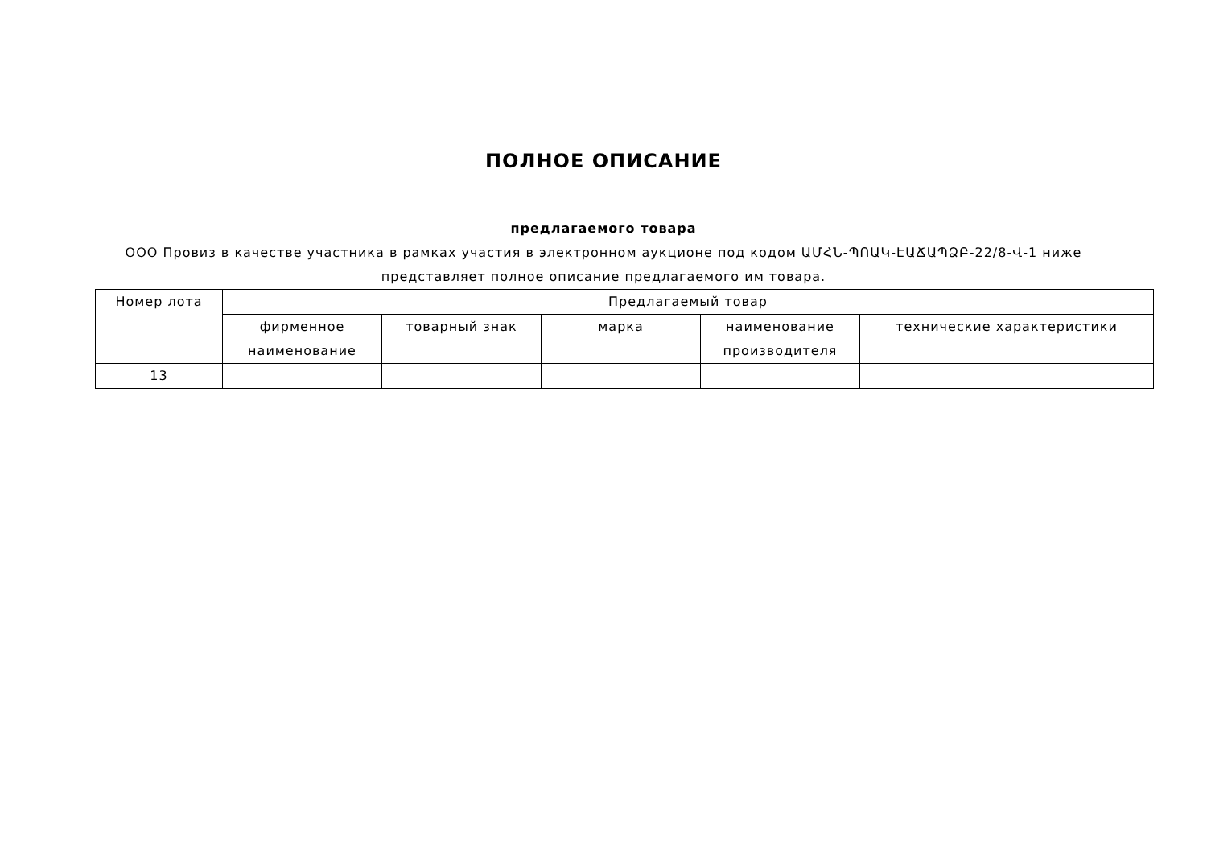ПОЛНОЕ ОПИСАНИЕ
предлагаемого товара
ООО Провиз в качестве участника в рамках участия в электронном аукционе под кодом ԱՄՀՆ-ՊՈԱԿ-ԷԱՃԱՊՁԲ-22/8-Վ-1 ниже представляет полное описание предлагаемого им товара.
| Номер лота | Предлагаемый товар | | | | |
| --- | --- | --- | --- | --- | --- |
| | фирменное наименование | товарный знак | марка | наименование производителя | технические характеристики |
| 13 | | | | | |